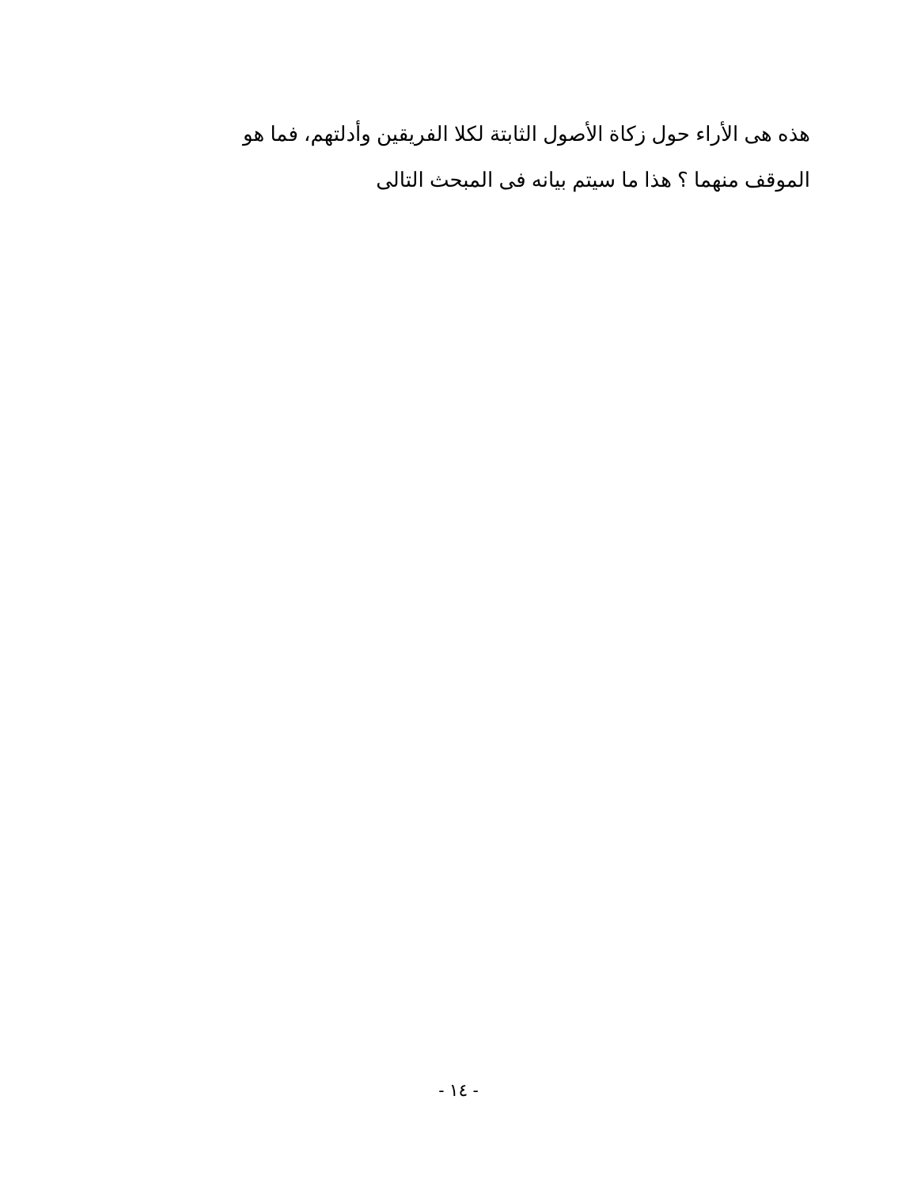هذه هى الأراء حول زكاة الأصول الثابتة لكلا الفريقين وأدلتهم، فما هو الموقف منهما ؟ هذا ما سيتم بيانه فى المبحث التالى
- ١٤ -